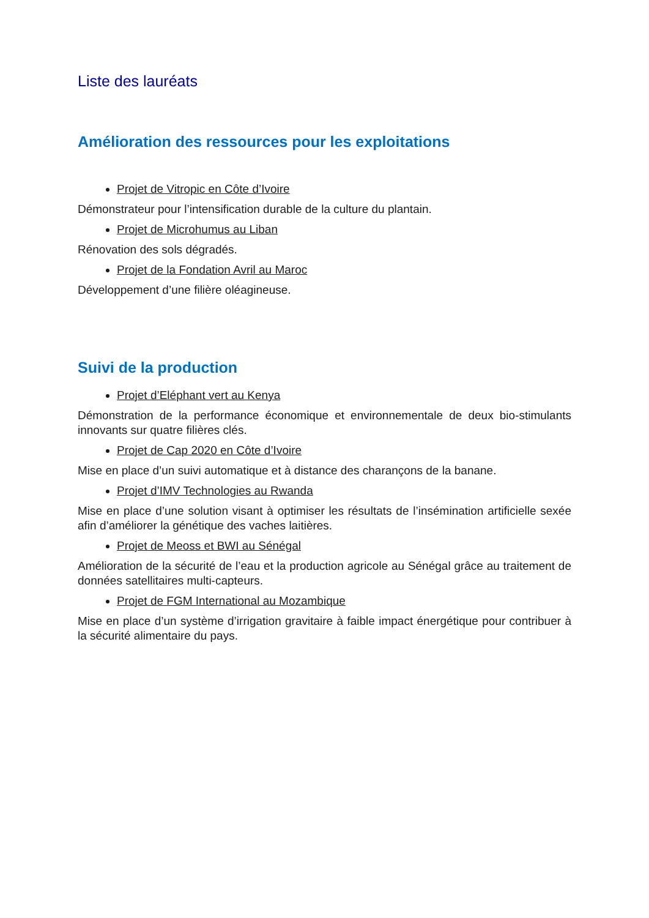Liste des lauréats
Amélioration des ressources pour les exploitations
Projet de Vitropic en Côte d’Ivoire
Démonstrateur pour l’intensification durable de la culture du plantain.
Projet de Microhumus au Liban
Rénovation des sols dégradés.
Projet de la Fondation Avril au Maroc
Développement d’une filière oléagineuse.
Suivi de la production
Projet d’Eléphant vert au Kenya
Démonstration de la performance économique et environnementale de deux bio-stimulants innovants sur quatre filières clés.
Projet de Cap 2020 en Côte d’Ivoire
Mise en place d’un suivi automatique et à distance des charançons de la banane.
Projet d’IMV Technologies au Rwanda
Mise en place d’une solution visant à optimiser les résultats de l’insémination artificielle sexée afin d’améliorer la génétique des vaches laitières.
Projet de Meoss et BWI au Sénégal
Amélioration de la sécurité de l’eau et la production agricole au Sénégal grâce au traitement de données satellitaires multi-capteurs.
Projet de FGM International au Mozambique
Mise en place d’un système d’irrigation gravitaire à faible impact énergétique pour contribuer à la sécurité alimentaire du pays.